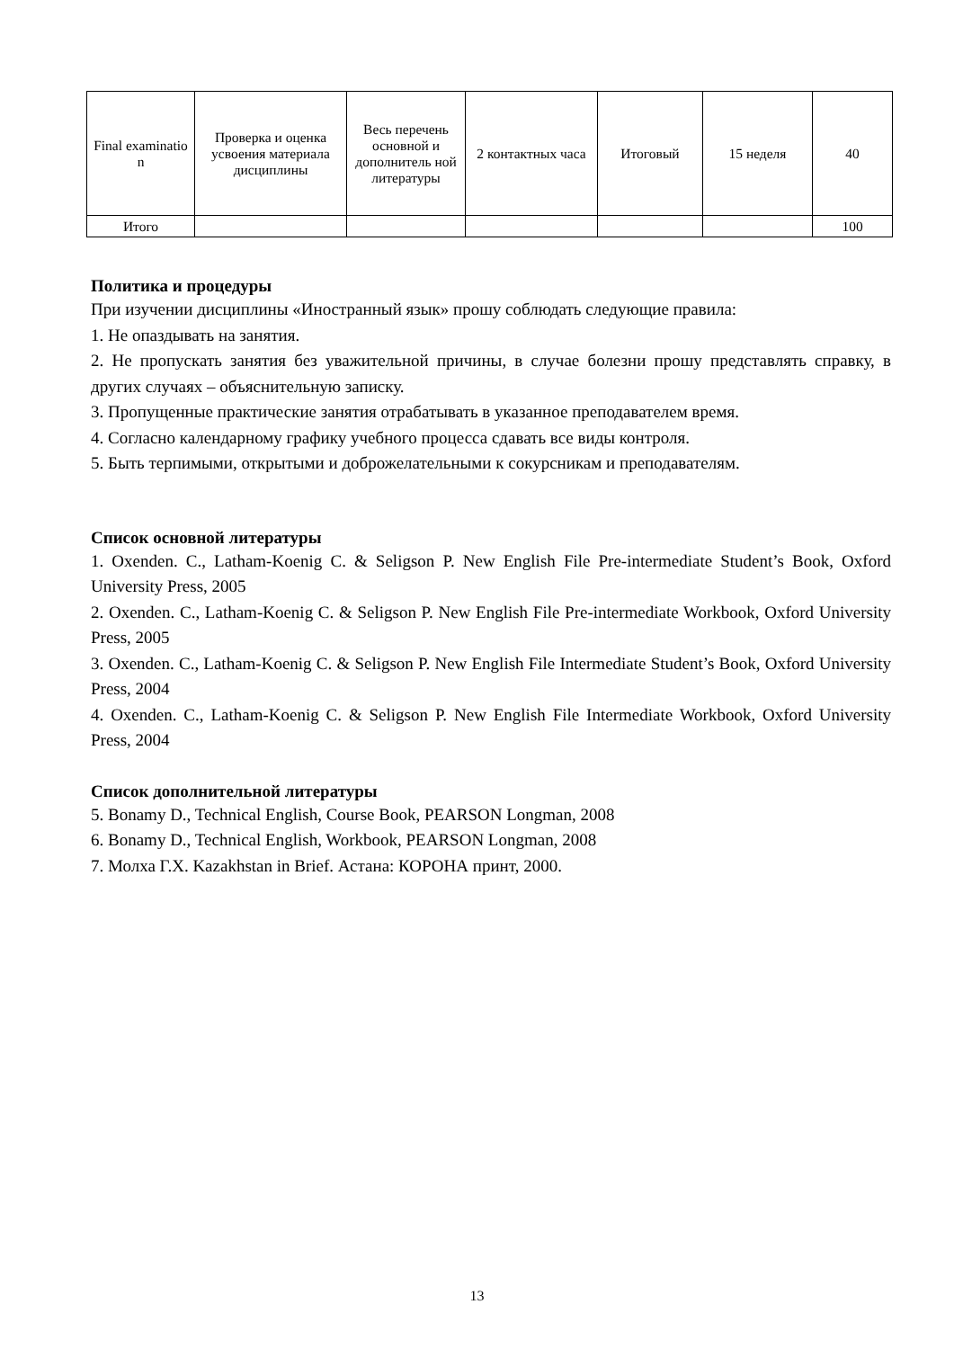| Final examinatio n | Проверка и оценка усвоения материала дисциплины | Весь перечень основной и дополнитель ной литературы | 2 контактных часа | Итоговый | 15 неделя | 40 |
| Итого | | | | | | 100 |
Политика и процедуры
При изучении дисциплины «Иностранный язык» прошу соблюдать следующие правила:
1. Не опаздывать на занятия.
2. Не пропускать занятия без уважительной причины, в случае болезни прошу представлять справку, в других случаях – объяснительную записку.
3. Пропущенные практические занятия отрабатывать в указанное преподавателем время.
4. Согласно календарному графику учебного процесса сдавать все виды контроля.
5. Быть терпимыми, открытыми и доброжелательными к сокурсникам и преподавателям.
Список основной литературы
1. Oxenden. C., Latham-Koenig C. & Seligson P. New English File Pre-intermediate Student’s Book, Oxford University Press, 2005
2. Oxenden. C., Latham-Koenig C. & Seligson P. New English File Pre-intermediate Workbook, Oxford University Press, 2005
3. Oxenden. C., Latham-Koenig C. & Seligson P. New English File Intermediate Student’s Book, Oxford University Press, 2004
4. Oxenden. C., Latham-Koenig C. & Seligson P. New English File Intermediate Workbook, Oxford University Press, 2004
Список дополнительной литературы
5. Bonamy D., Technical English, Course Book, PEARSON Longman, 2008
6. Bonamy D., Technical English, Workbook, PEARSON Longman, 2008
7. Молха Г.Х. Kazakhstan in Brief. Астана: КОРОНА принт, 2000.
13